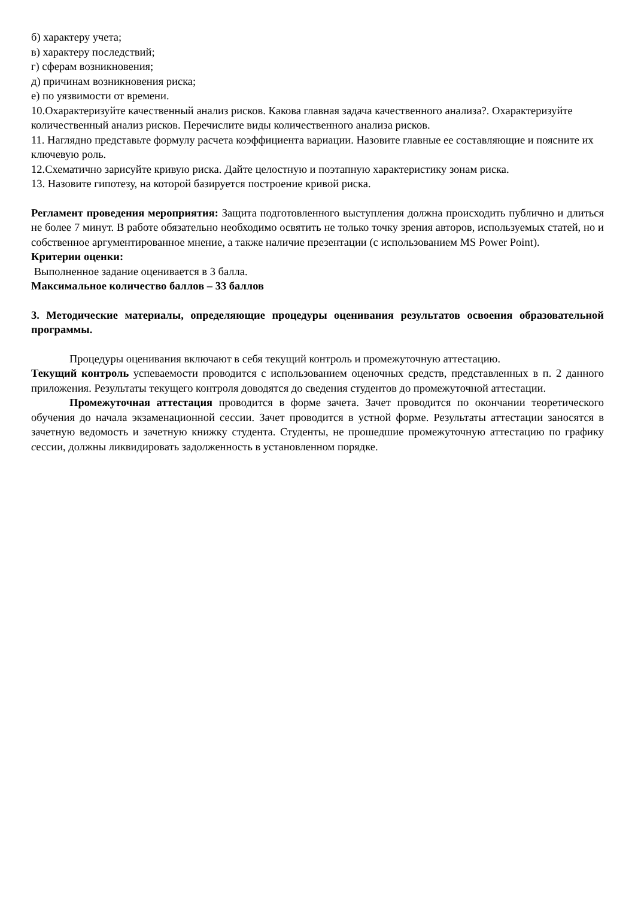б) характеру учета;
в) характеру последствий;
г) сферам возникновения;
д) причинам возникновения риска;
е) по уязвимости от времени.
10.Охарактеризуйте качественный анализ рисков. Какова главная задача качественного анализа?. Охарактеризуйте количественный анализ рисков. Перечислите виды количественного анализа рисков.
11. Наглядно представьте формулу расчета коэффициента вариации. Назовите главные ее составляющие и поясните их ключевую роль.
12.Схематично зарисуйте кривую риска. Дайте целостную и поэтапную характеристику зонам риска.
13. Назовите гипотезу, на которой базируется построение кривой риска.
Регламент проведения мероприятия: Защита подготовленного выступления должна происходить публично и длиться не более 7 минут. В работе обязательно необходимо освятить не только точку зрения авторов, используемых статей, но и собственное аргументированное мнение, а также наличие презентации (с использованием MS Power Point).
Критерии оценки:
Выполненное задание оценивается в 3 балла.
Максимальное количество баллов – 33 баллов
3. Методические материалы, определяющие процедуры оценивания результатов освоения образовательной программы.
Процедуры оценивания включают в себя текущий контроль и промежуточную аттестацию.
Текущий контроль успеваемости проводится с использованием оценочных средств, представленных в п. 2 данного приложения. Результаты текущего контроля доводятся до сведения студентов до промежуточной аттестации.
Промежуточная аттестация проводится в форме зачета. Зачет проводится по окончании теоретического обучения до начала экзаменационной сессии. Зачет проводится в устной форме. Результаты аттестации заносятся в зачетную ведомость и зачетную книжку студента. Студенты, не прошедшие промежуточную аттестацию по графику сессии, должны ликвидировать задолженность в установленном порядке.